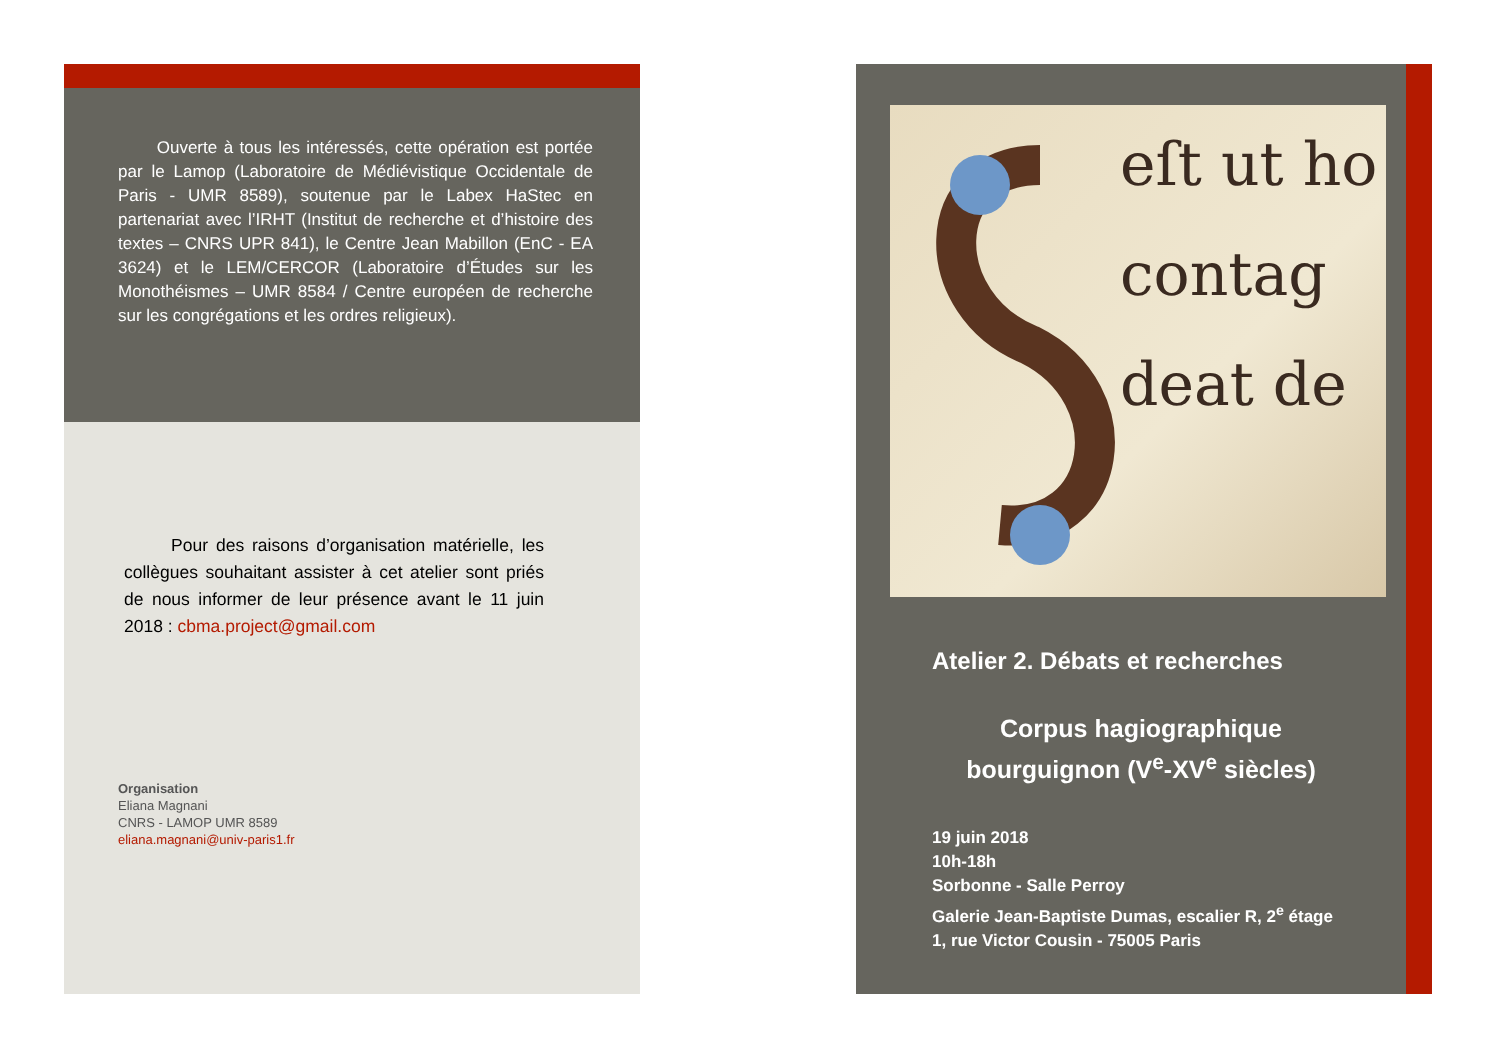Ouverte à tous les intéressés, cette opération est portée par le Lamop (Laboratoire de Médiévistique Occidentale de Paris - UMR 8589), soutenue par le Labex HaStec en partenariat avec l’IRHT (Institut de recherche et d’histoire des textes – CNRS UPR 841), le Centre Jean Mabillon (EnC - EA 3624) et le LEM/CERCOR (Laboratoire d’Études sur les Monothéismes – UMR 8584 / Centre européen de recherche sur les congrégations et les ordres religieux).
Pour des raisons d’organisation matérielle, les collègues souhaitant assister à cet atelier sont priés de nous informer de leur présence avant le 11 juin 2018 : cbma.project@gmail.com
Organisation
Eliana Magnani
CNRS - LAMOP UMR 8589
eliana.magnani@univ-paris1.fr
eſt ut ho
contag
deat de
Atelier 2. Débats et recherches
Corpus hagiographique
bourguignon (V<sup>e</sup>-XV<sup>e</sup> siècles)
19 juin 2018
10h-18h
Sorbonne - Salle Perroy
Galerie Jean-Baptiste Dumas, escalier R, 2<sup>e</sup> étage
1, rue Victor Cousin - 75005 Paris